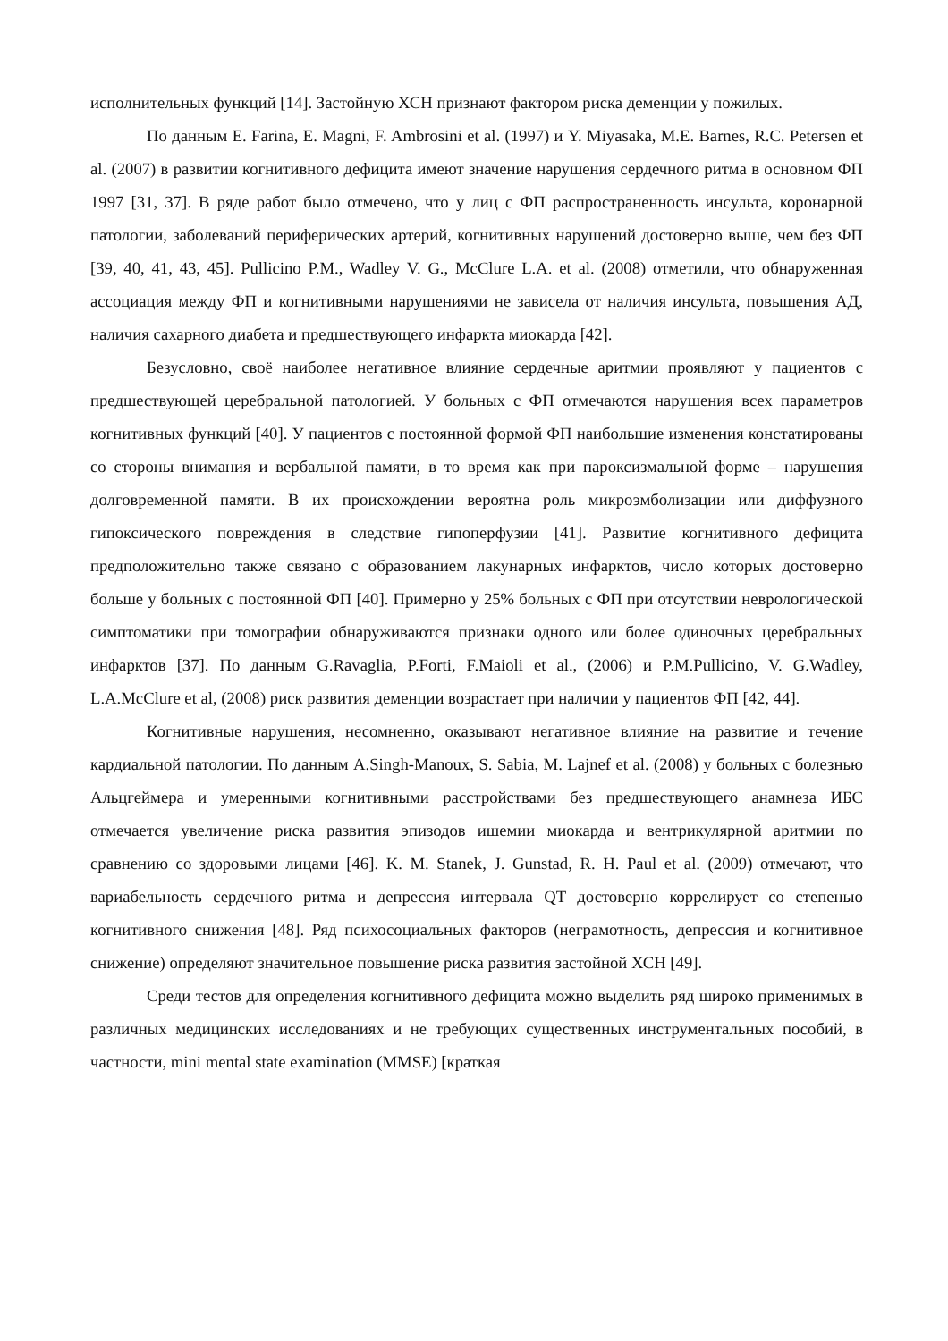исполнительных функций [14]. Застойную ХСН признают фактором риска деменции у пожилых.
По данным E. Farina, E. Magni, F. Ambrosini et al. (1997) и Y. Miyasaka, M.E. Barnes, R.C. Petersen et al. (2007) в развитии когнитивного дефицита имеют значение нарушения сердечного ритма в основном ФП 1997 [31, 37]. В ряде работ было отмечено, что у лиц с ФП распространенность инсульта, коронарной патологии, заболеваний периферических артерий, когнитивных нарушений достоверно выше, чем без ФП [39, 40, 41, 43, 45]. Pullicino P.M., Wadley V. G., McClure L.A. et al. (2008) отметили, что обнаруженная ассоциация между ФП и когнитивными нарушениями не зависела от наличия инсульта, повышения АД, наличия сахарного диабета и предшествующего инфаркта миокарда [42].
Безусловно, своё наиболее негативное влияние сердечные аритмии проявляют у пациентов с предшествующей церебральной патологией. У больных с ФП отмечаются нарушения всех параметров когнитивных функций [40]. У пациентов с постоянной формой ФП наибольшие изменения констатированы со стороны внимания и вербальной памяти, в то время как при пароксизмальной форме – нарушения долговременной памяти. В их происхождении вероятна роль микроэмболизации или диффузного гипоксического повреждения в следствие гипоперфузии [41]. Развитие когнитивного дефицита предположительно также связано с образованием лакунарных инфарктов, число которых достоверно больше у больных с постоянной ФП [40]. Примерно у 25% больных с ФП при отсутствии неврологической симптоматики при томографии обнаруживаются признаки одного или более одиночных церебральных инфарктов [37]. По данным G.Ravaglia, P.Forti, F.Maioli et al., (2006) и P.M.Pullicino, V. G.Wadley, L.A.McClure et al, (2008) риск развития деменции возрастает при наличии у пациентов ФП [42, 44].
Когнитивные нарушения, несомненно, оказывают негативное влияние на развитие и течение кардиальной патологии. По данным A.Singh-Manoux, S. Sabia, M. Lajnef et al. (2008) у больных с болезнью Альцгеймера и умеренными когнитивными расстройствами без предшествующего анамнеза ИБС отмечается увеличение риска развития эпизодов ишемии миокарда и вентрикулярной аритмии по сравнению со здоровыми лицами [46]. K. M. Stanek, J. Gunstad, R. H. Paul et al. (2009) отмечают, что вариабельность сердечного ритма и депрессия интервала QT достоверно коррелирует со степенью когнитивного снижения [48]. Ряд психосоциальных факторов (неграмотность, депрессия и когнитивное снижение) определяют значительное повышение риска развития застойной ХСН [49].
Среди тестов для определения когнитивного дефицита можно выделить ряд широко применимых в различных медицинских исследованиях и не требующих существенных инструментальных пособий, в частности, mini mental state examination (MMSE) [краткая